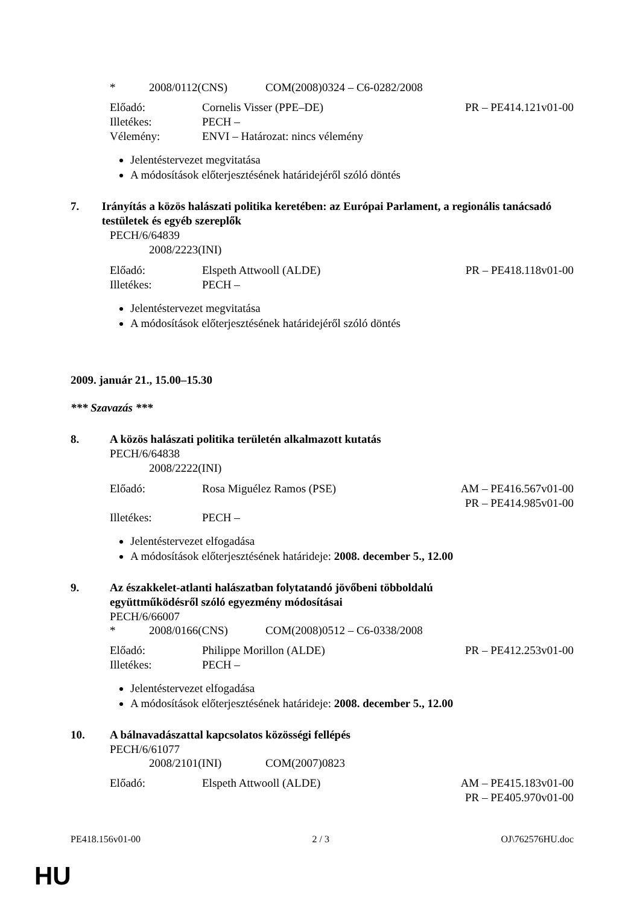* 2008/0112(CNS) COM(2008)0324 – C6-0282/2008
Előadó: Cornelis Visser (PPE–DE) PR – PE414.121v01-00
Illetékes: PECH –
Vélemény: ENVI – Határozat: nincs vélemény
Jelentéstervezet megvitatása
A módosítások előterjesztésének határidejéről szóló döntés
7. Irányítás a közös halászati politika keretében: az Európai Parlament, a regionális tanácsadó testületek és egyéb szereplők
PECH/6/64839
2008/2223(INI)
Előadó: Elspeth Attwooll (ALDE) PR – PE418.118v01-00
Illetékes: PECH –
Jelentéstervezet megvitatása
A módosítások előterjesztésének határidejéről szóló döntés
2009. január 21., 15.00–15.30
*** Szavazás ***
8. A közös halászati politika területén alkalmazott kutatás
PECH/6/64838
2008/2222(INI)
Előadó: Rosa Miguélez Ramos (PSE) AM – PE416.567v01-00
PR – PE414.985v01-00
Illetékes: PECH –
Jelentéstervezet elfogadása
A módosítások előterjesztésének határideje: 2008. december 5., 12.00
9. Az északkelet-atlanti halászatban folytatandó jövőbeni többoldalú
együttműködésről szóló egyezmény módosításai
PECH/6/66007
* 2008/0166(CNS) COM(2008)0512 – C6-0338/2008
Előadó: Philippe Morillon (ALDE) PR – PE412.253v01-00
Illetékes: PECH –
Jelentéstervezet elfogadása
A módosítások előterjesztésének határideje: 2008. december 5., 12.00
10. A bálnavadászattal kapcsolatos közösségi fellépés
PECH/6/61077
2008/2101(INI) COM(2007)0823
Előadó: Elspeth Attwooll (ALDE) AM – PE415.183v01-00
PR – PE405.970v01-00
PE418.156v01-00 2 / 3 OJ\762576HU.doc
HU